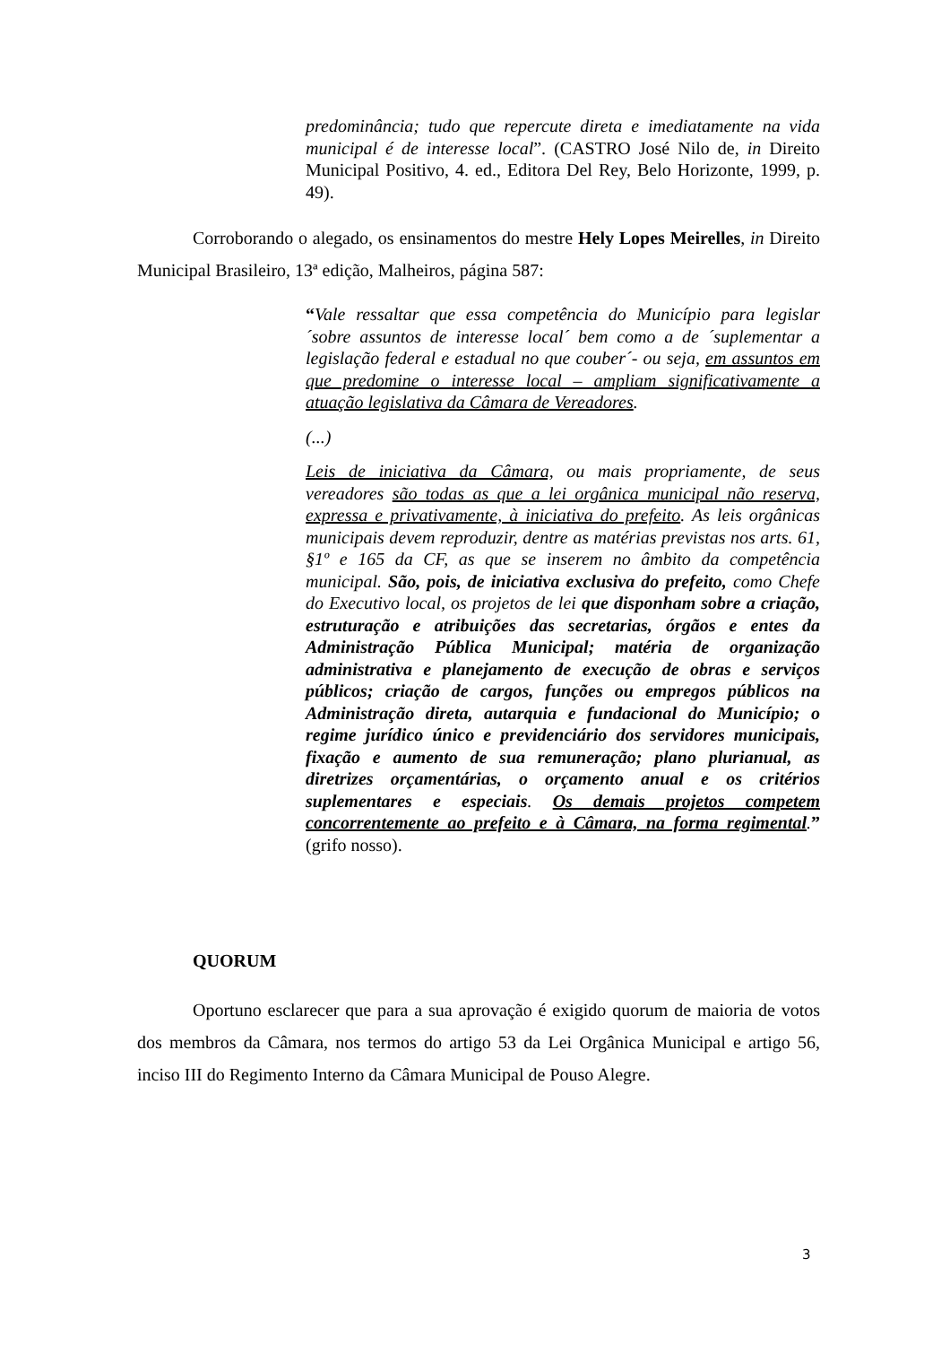predominância; tudo que repercute direta e imediatamente na vida municipal é de interesse local”. (CASTRO José Nilo de, in Direito Municipal Positivo, 4. ed., Editora Del Rey, Belo Horizonte, 1999, p. 49).
Corroborando o alegado, os ensinamentos do mestre Hely Lopes Meirelles, in Direito Municipal Brasileiro, 13ª edição, Malheiros, página 587:
“Vale ressaltar que essa competência do Município para legislar ´sobre assuntos de interesse local´ bem como a de ´suplementar a legislação federal e estadual no que couber´- ou seja, em assuntos em que predomine o interesse local – ampliam significativamente a atuação legislativa da Câmara de Vereadores.
(...)
Leis de iniciativa da Câmara, ou mais propriamente, de seus vereadores são todas as que a lei orgânica municipal não reserva, expressa e privativamente, à iniciativa do prefeito. As leis orgânicas municipais devem reproduzir, dentre as matérias previstas nos arts. 61, §1º e 165 da CF, as que se inserem no âmbito da competência municipal. São, pois, de iniciativa exclusiva do prefeito, como Chefe do Executivo local, os projetos de lei que disponham sobre a criação, estruturação e atribuições das secretarias, órgãos e entes da Administração Pública Municipal; matéria de organização administrativa e planejamento de execução de obras e serviços públicos; criação de cargos, funções ou empregos públicos na Administração direta, autarquia e fundacional do Município; o regime jurídico único e previdenciário dos servidores municipais, fixação e aumento de sua remuneração; plano plurianual, as diretrizes orçamentárias, o orçamento anual e os critérios suplementares e especiais. Os demais projetos competem concorrentemente ao prefeito e à Câmara, na forma regimental.” (grifo nosso).
QUORUM
Oportuno esclarecer que para a sua aprovação é exigido quorum de maioria de votos dos membros da Câmara, nos termos do artigo 53 da Lei Orgânica Municipal e artigo 56, inciso III do Regimento Interno da Câmara Municipal de Pouso Alegre.
3